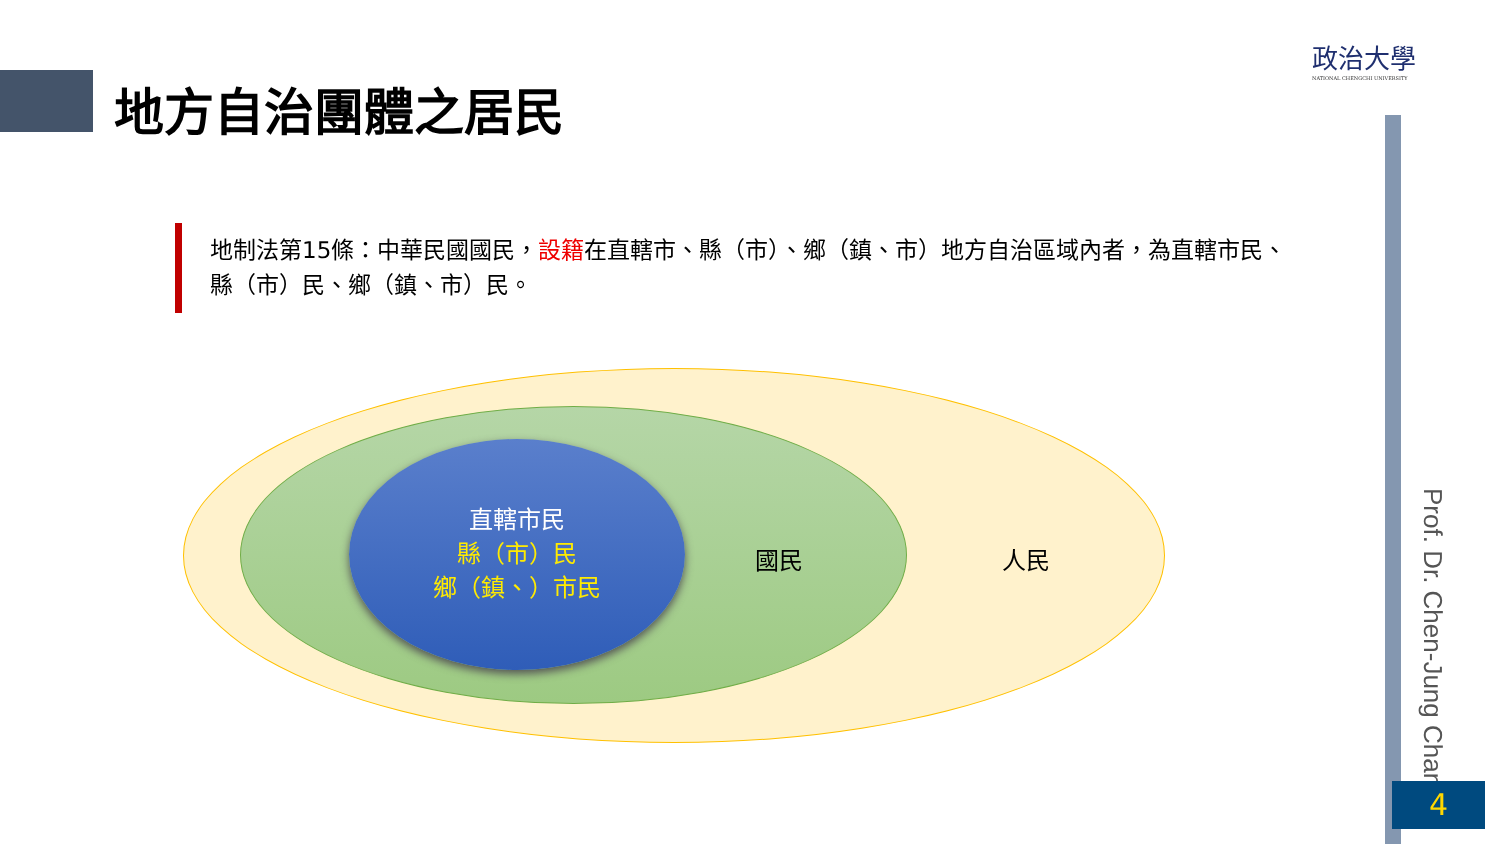地方自治團體之居民
政治大學
NATIONAL CHENGCHI UNIVERSITY
地制法第15條：中華民國國民，設籍在直轄市、縣（市）、鄉（鎮、市）地方自治區域內者，為直轄市民、縣（市）民、鄉（鎮、市）民。
直轄市民
縣（市）民
鄉（鎮、）市民
國民 人民
Prof. Dr. Chen-Jung Chan
4